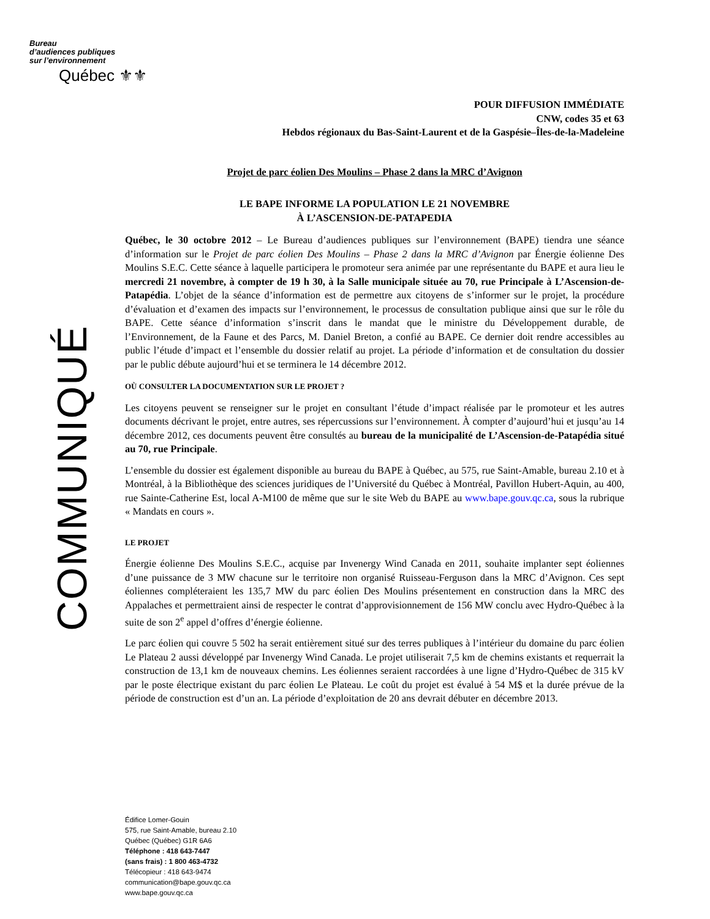Bureau
d’audiences publiques
sur l’environnement
Québec ⚜⚜
COMMUNIQUÉ
POUR DIFFUSION IMMÉDIATE
CNW, codes 35 et 63
Hebdos régionaux du Bas-Saint-Laurent et de la Gaspésie–Îles-de-la-Madeleine
Projet de parc éolien Des Moulins – Phase 2 dans la MRC d’Avignon
LE BAPE INFORME LA POPULATION LE 21 NOVEMBRE
À L’ASCENSION-DE-PATAPEDIA
Québec, le 30 octobre 2012 – Le Bureau d’audiences publiques sur l’environnement (BAPE) tiendra une séance d’information sur le Projet de parc éolien Des Moulins – Phase 2 dans la MRC d’Avignon par Énergie éolienne Des Moulins S.E.C. Cette séance à laquelle participera le promoteur sera animée par une représentante du BAPE et aura lieu le mercredi 21 novembre, à compter de 19 h 30, à la Salle municipale située au 70, rue Principale à L’Ascension-de-Patapédia. L’objet de la séance d’information est de permettre aux citoyens de s’informer sur le projet, la procédure d’évaluation et d’examen des impacts sur l’environnement, le processus de consultation publique ainsi que sur le rôle du BAPE. Cette séance d’information s’inscrit dans le mandat que le ministre du Développement durable, de l’Environnement, de la Faune et des Parcs, M. Daniel Breton, a confié au BAPE. Ce dernier doit rendre accessibles au public l’étude d’impact et l’ensemble du dossier relatif au projet. La période d’information et de consultation du dossier par le public débute aujourd’hui et se terminera le 14 décembre 2012.
OÙ CONSULTER LA DOCUMENTATION SUR LE PROJET ?
Les citoyens peuvent se renseigner sur le projet en consultant l’étude d’impact réalisée par le promoteur et les autres documents décrivant le projet, entre autres, ses répercussions sur l’environnement. À compter d’aujourd’hui et jusqu’au 14 décembre 2012, ces documents peuvent être consultés au bureau de la municipalité de L’Ascension-de-Patapédia situé au 70, rue Principale.
L’ensemble du dossier est également disponible au bureau du BAPE à Québec, au 575, rue Saint-Amable, bureau 2.10 et à Montréal, à la Bibliothèque des sciences juridiques de l’Université du Québec à Montréal, Pavillon Hubert-Aquin, au 400, rue Sainte-Catherine Est, local A-M100 de même que sur le site Web du BAPE au www.bape.gouv.qc.ca, sous la rubrique « Mandats en cours ».
LE PROJET
Énergie éolienne Des Moulins S.E.C., acquise par Invenergy Wind Canada en 2011, souhaite implanter sept éoliennes d’une puissance de 3 MW chacune sur le territoire non organisé Ruisseau-Ferguson dans la MRC d’Avignon. Ces sept éoliennes compléteraient les 135,7 MW du parc éolien Des Moulins présentement en construction dans la MRC des Appalaches et permettraient ainsi de respecter le contrat d’approvisionnement de 156 MW conclu avec Hydro-Québec à la suite de son 2<sup>e</sup> appel d’offres d’énergie éolienne.
Le parc éolien qui couvre 5 502 ha serait entièrement situé sur des terres publiques à l’intérieur du domaine du parc éolien Le Plateau 2 aussi développé par Invenergy Wind Canada. Le projet utiliserait 7,5 km de chemins existants et requerrait la construction de 13,1 km de nouveaux chemins. Les éoliennes seraient raccordées à une ligne d’Hydro-Québec de 315 kV par le poste électrique existant du parc éolien Le Plateau. Le coût du projet est évalué à 54 M$ et la durée prévue de la période de construction est d’un an. La période d’exploitation de 20 ans devrait débuter en décembre 2013.
Édifice Lomer-Gouin
575, rue Saint-Amable, bureau 2.10
Québec (Québec) G1R 6A6
Téléphone : 418 643-7447
(sans frais) : 1 800 463-4732
Télécopieur : 418 643-9474
communication@bape.gouv.qc.ca
www.bape.gouv.qc.ca